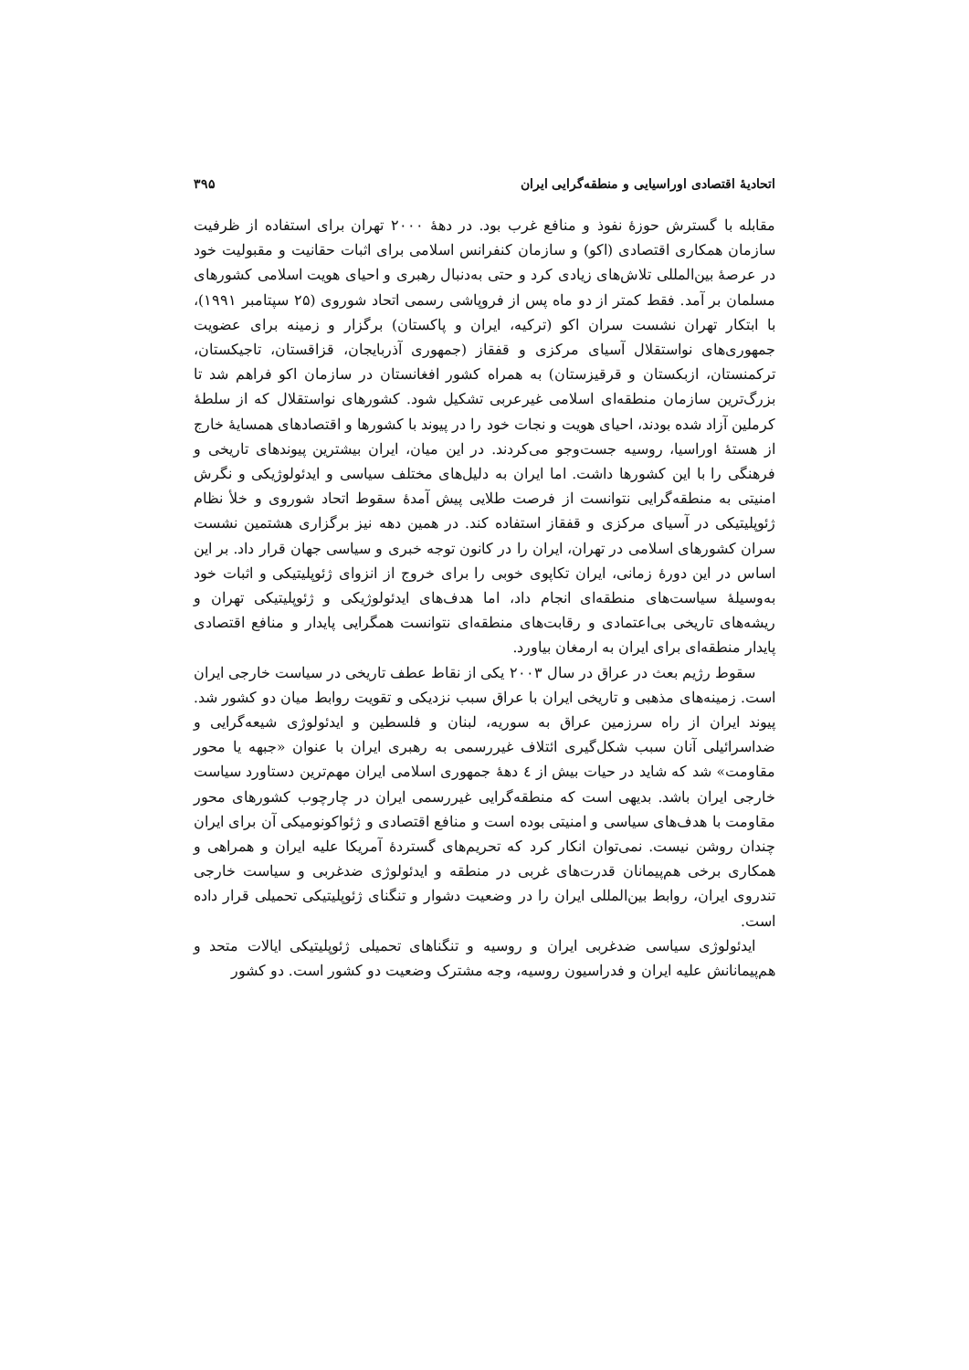اتحادیهٔ اقتصادی اوراسیایی و منطقه‌گرایی ایران ۳۹۵
مقابله با گسترش حوزهٔ نفوذ و منافع غرب بود. در دههٔ ۲۰۰۰ تهران برای استفاده از ظرفیت سازمان همکاری اقتصادی (اکو) و سازمان کنفرانس اسلامی برای اثبات حقانیت و مقبولیت خود در عرصهٔ بین‌المللی تلاش‌های زیادی کرد و حتی به‌دنبال رهبری و احیای هویت اسلامی کشورهای مسلمان بر آمد. فقط کمتر از دو ماه پس از فروپاشی رسمی اتحاد شوروی (۲۵ سپتامبر ۱۹۹۱)، با ابتکار تهران نشست سران اکو (ترکیه، ایران و پاکستان) برگزار و زمینه برای عضویت جمهوری‌های نواستقلال آسیای مرکزی و قفقاز (جمهوری آذربایجان، قزاقستان، تاجیکستان، ترکمنستان، ازبکستان و قرقیزستان) به همراه کشور افغانستان در سازمان اکو فراهم شد تا بزرگ‌ترین سازمان منطقه‌ای اسلامی غیرعربی تشکیل شود. کشورهای نواستقلال که از سلطهٔ کرملین آزاد شده بودند، احیای هویت و نجات خود را در پیوند با کشورها و اقتصادهای همسایهٔ خارج از هستهٔ اوراسیا، روسیه جست‌وجو می‌کردند. در این میان، ایران بیشترین پیوندهای تاریخی و فرهنگی را با این کشورها داشت. اما ایران به دلیل‌های مختلف سیاسی و ایدئولوژیکی و نگرش امنیتی به منطقه‌گرایی نتوانست از فرصت طلایی پیش آمدهٔ سقوط اتحاد شوروی و خلأ نظام ژئوپلیتیکی در آسیای مرکزی و قفقاز استفاده کند. در همین دهه نیز برگزاری هشتمین نشست سران کشورهای اسلامی در تهران، ایران را در کانون توجه خبری و سیاسی جهان قرار داد. بر این اساس در این دورهٔ زمانی، ایران تکاپوی خوبی را برای خروج از انزوای ژئوپلیتیکی و اثبات خود به‌وسیلهٔ سیاست‌های منطقه‌ای انجام داد، اما هدف‌های ایدئولوژیکی و ژئوپلیتیکی تهران و ریشه‌های تاریخی بی‌اعتمادی و رقابت‌های منطقه‌ای نتوانست همگرایی پایدار و منافع اقتصادی پایدار منطقه‌ای برای ایران به ارمغان بیاورد.
سقوط رژیم بعث در عراق در سال ۲۰۰۳ یکی از نقاط عطف تاریخی در سیاست خارجی ایران است. زمینه‌های مذهبی و تاریخی ایران با عراق سبب نزدیکی و تقویت روابط میان دو کشور شد. پیوند ایران از راه سرزمین عراق به سوریه، لبنان و فلسطین و ایدئولوژی شیعه‌گرایی و ضداسرائیلی آنان سبب شکل‌گیری ائتلاف غیررسمی به رهبری ایران با عنوان «جبهه یا محور مقاومت» شد که شاید در حیات بیش از ٤ دههٔ جمهوری اسلامی ایران مهم‌ترین دستاورد سیاست خارجی ایران باشد. بدیهی است که منطقه‌گرایی غیررسمی ایران در چارچوب کشورهای محور مقاومت با هدف‌های سیاسی و امنیتی بوده است و منافع اقتصادی و ژئواکونومیکی آن برای ایران چندان روشن نیست. نمی‌توان انکار کرد که تحریم‌های گستردهٔ آمریکا علیه ایران و همراهی و همکاری برخی هم‌پیمانان قدرت‌های غربی در منطقه و ایدئولوژی ضدغربی و سیاست خارجی تندروی ایران، روابط بین‌المللی ایران را در وضعیت دشوار و تنگنای ژئوپلیتیکی تحمیلی قرار داده است.
ایدئولوژی سیاسی ضدغربی ایران و روسیه و تنگناهای تحمیلی ژئوپلیتیکی ایالات متحد و هم‌پیمانانش علیه ایران و فدراسیون روسیه، وجه مشترک وضعیت دو کشور است. دو کشور